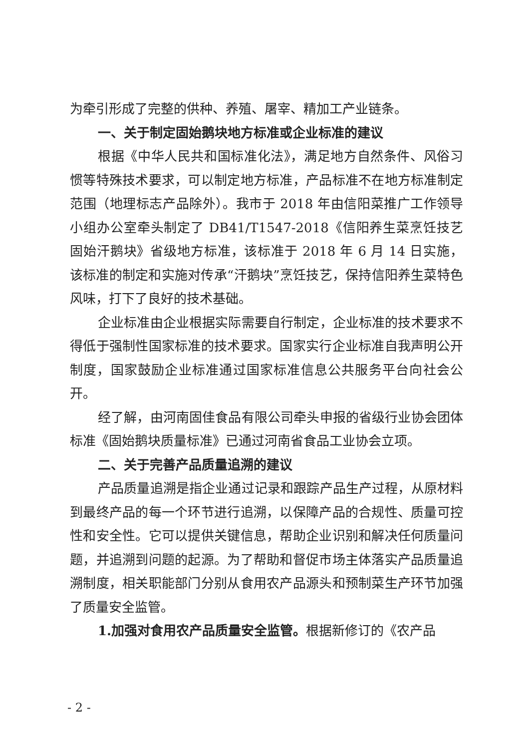为牵引形成了完整的供种、养殖、屠宰、精加工产业链条。
一、关于制定固始鹅块地方标准或企业标准的建议
根据《中华人民共和国标准化法》，满足地方自然条件、风俗习惯等特殊技术要求，可以制定地方标准，产品标准不在地方标准制定范围（地理标志产品除外）。我市于 2018 年由信阳菜推广工作领导小组办公室牵头制定了 DB41/T1547-2018《信阳养生菜烹饪技艺 固始汗鹅块》省级地方标准，该标准于 2018 年 6 月 14 日实施，该标准的制定和实施对传承“汗鹅块”烹饪技艺，保持信阳养生菜特色风味，打下了良好的技术基础。
企业标准由企业根据实际需要自行制定，企业标准的技术要求不得低于强制性国家标准的技术要求。国家实行企业标准自我声明公开制度，国家鼓励企业标准通过国家标准信息公共服务平台向社会公开。
经了解，由河南固佳食品有限公司牵头申报的省级行业协会团体标准《固始鹅块质量标准》已通过河南省食品工业协会立项。
二、关于完善产品质量追溯的建议
产品质量追溯是指企业通过记录和跟踪产品生产过程，从原材料到最终产品的每一个环节进行追溯，以保障产品的合规性、质量可控性和安全性。它可以提供关键信息，帮助企业识别和解决任何质量问题，并追溯到问题的起源。为了帮助和督促市场主体落实产品质量追溯制度，相关职能部门分别从食用农产品源头和预制菜生产环节加强了质量安全监管。
1.加强对食用农产品质量安全监管。根据新修订的《农产品
- 2 -